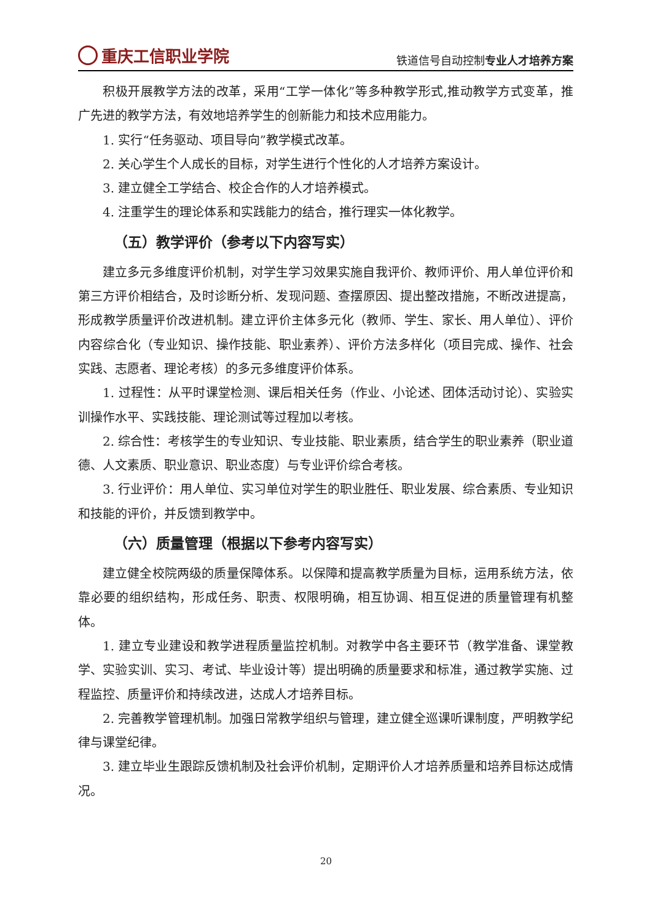重庆工信职业学院
铁道信号自动控制专业人才培养方案
积极开展教学方法的改革，采用“工学一体化”等多种教学形式,推动教学方式变革，推广先进的教学方法，有效地培养学生的创新能力和技术应用能力。
1. 实行“任务驱动、项目导向”教学模式改革。
2. 关心学生个人成长的目标，对学生进行个性化的人才培养方案设计。
3. 建立健全工学结合、校企合作的人才培养模式。
4. 注重学生的理论体系和实践能力的结合，推行理实一体化教学。
（五）教学评价（参考以下内容写实）
建立多元多维度评价机制，对学生学习效果实施自我评价、教师评价、用人单位评价和第三方评价相结合，及时诊断分析、发现问题、查摆原因、提出整改措施，不断改进提高，形成教学质量评价改进机制。建立评价主体多元化（教师、学生、家长、用人单位）、评价内容综合化（专业知识、操作技能、职业素养）、评价方法多样化（项目完成、操作、社会实践、志愿者、理论考核）的多元多维度评价体系。
1. 过程性：从平时课堂检测、课后相关任务（作业、小论述、团体活动讨论）、实验实训操作水平、实践技能、理论测试等过程加以考核。
2. 综合性：考核学生的专业知识、专业技能、职业素质，结合学生的职业素养（职业道德、人文素质、职业意识、职业态度）与专业评价综合考核。
3. 行业评价：用人单位、实习单位对学生的职业胜任、职业发展、综合素质、专业知识和技能的评价，并反馈到教学中。
（六）质量管理（根据以下参考内容写实）
建立健全校院两级的质量保障体系。以保障和提高教学质量为目标，运用系统方法，依靠必要的组织结构，形成任务、职责、权限明确，相互协调、相互促进的质量管理有机整体。
1. 建立专业建设和教学进程质量监控机制。对教学中各主要环节（教学准备、课堂教学、实验实训、实习、考试、毕业设计等）提出明确的质量要求和标准，通过教学实施、过程监控、质量评价和持续改进，达成人才培养目标。
2. 完善教学管理机制。加强日常教学组织与管理，建立健全巡课听课制度，严明教学纪律与课堂纪律。
3. 建立毕业生跟踪反馈机制及社会评价机制，定期评价人才培养质量和培养目标达成情况。
20